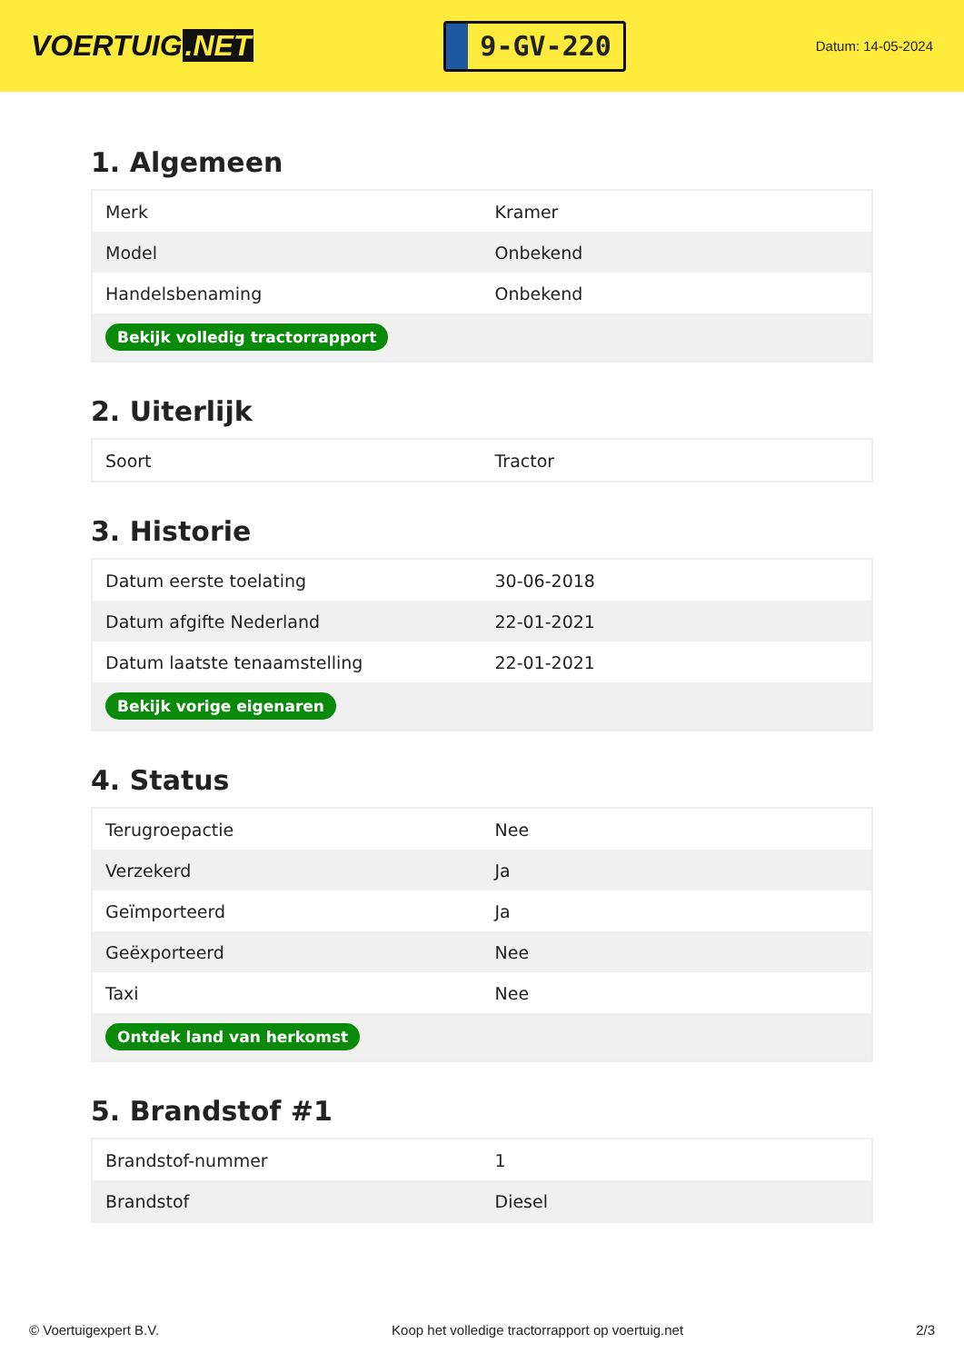VOERTUIG.NET
9-GV-220
Datum: 14-05-2024
1. Algemeen
| Merk | Kramer |
| Model | Onbekend |
| Handelsbenaming | Onbekend |
| Bekijk volledig tractorrapport | |
2. Uiterlijk
| Soort | Tractor |
3. Historie
| Datum eerste toelating | 30-06-2018 |
| Datum afgifte Nederland | 22-01-2021 |
| Datum laatste tenaamstelling | 22-01-2021 |
| Bekijk vorige eigenaren | |
4. Status
| Terugroepactie | Nee |
| Verzekerd | Ja |
| Geïmporteerd | Ja |
| Geëxporteerd | Nee |
| Taxi | Nee |
| Ontdek land van herkomst | |
5. Brandstof #1
| Brandstof-nummer | 1 |
| Brandstof | Diesel |
© Voertuigexpert B.V. Koop het volledige tractorrapport op voertuig.net 2/3